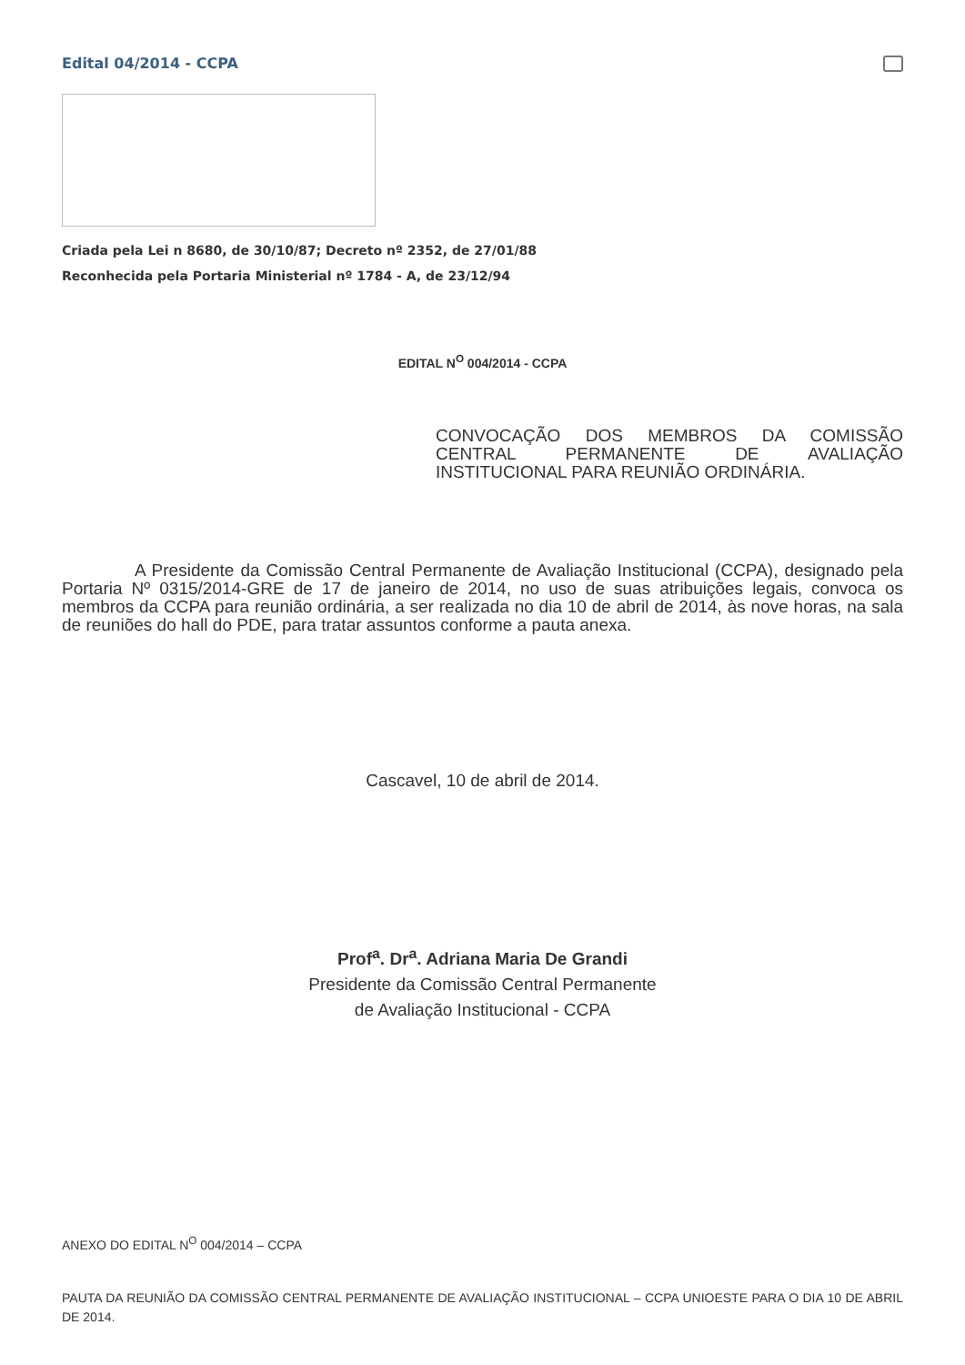Edital 04/2014 - CCPA
Criada pela Lei n 8680, de 30/10/87; Decreto nº 2352, de 27/01/88
Reconhecida pela Portaria Ministerial nº 1784 - A, de 23/12/94
EDITAL N<sup>O</sup> 004/2014 - CCPA
CONVOCAÇÃO DOS MEMBROS DA COMISSÃO CENTRAL PERMANENTE DE AVALIAÇÃO INSTITUCIONAL PARA REUNIÃO ORDINÁRIA.
A Presidente da Comissão Central Permanente de Avaliação Institucional (CCPA), designado pela Portaria Nº 0315/2014-GRE de 17 de janeiro de 2014, no uso de suas atribuições legais, convoca os membros da CCPA para reunião ordinária, a ser realizada no dia 10 de abril de 2014, às nove horas, na sala de reuniões do hall do PDE, para tratar assuntos conforme a pauta anexa.
Cascavel, 10 de abril de 2014.
Prof<sup>a</sup>. Dr<sup>a</sup>. Adriana Maria De Grandi
Presidente da Comissão Central Permanente
de Avaliação Institucional - CCPA
ANEXO DO EDITAL N<sup>O</sup> 004/2014 – CCPA
PAUTA DA REUNIÃO DA COMISSÃO CENTRAL PERMANENTE DE AVALIAÇÃO INSTITUCIONAL – CCPA UNIOESTE PARA O DIA 10 DE ABRIL DE 2014.